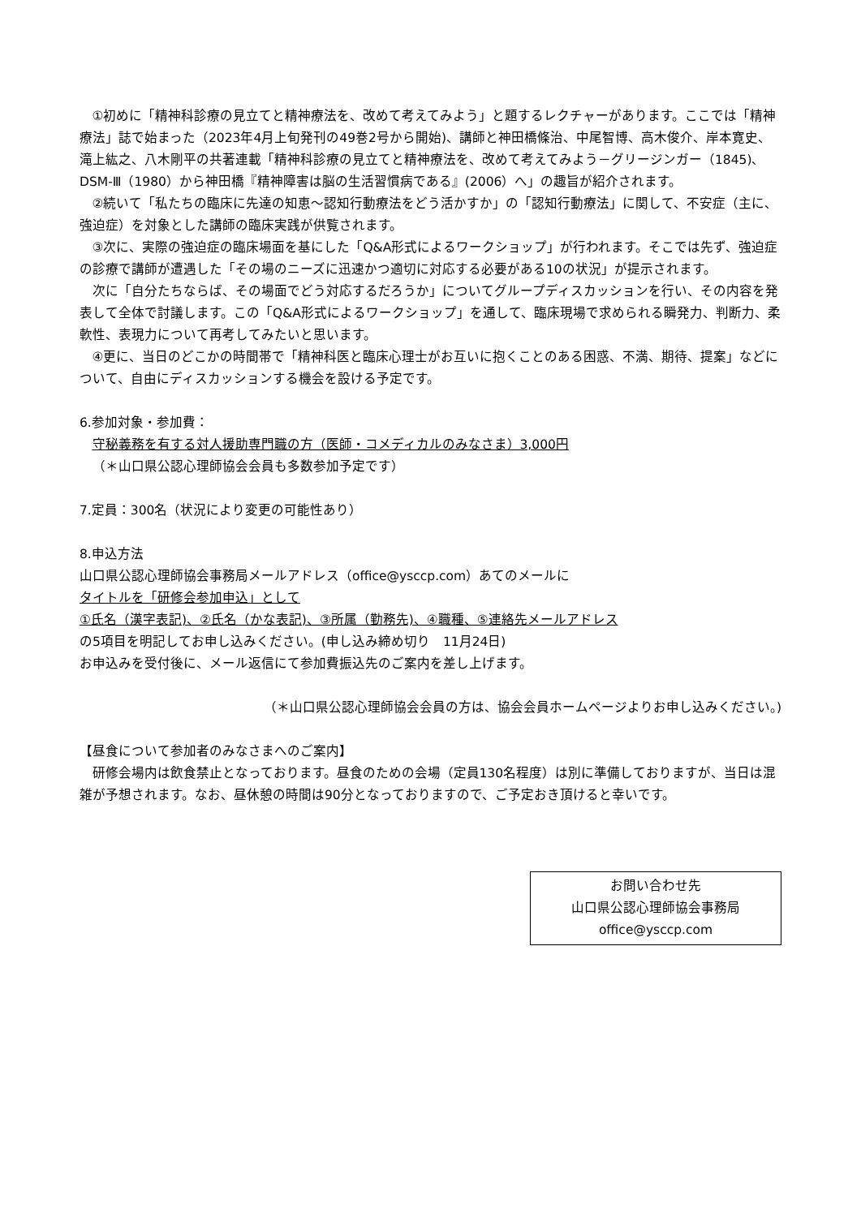①初めに「精神科診療の見立てと精神療法を、改めて考えてみよう」と題するレクチャーがあります。ここでは「精神療法」誌で始まった（2023年4月上旬発刊の49巻2号から開始)、講師と神田橋條治、中尾智博、高木俊介、岸本寛史、滝上紘之、八木剛平の共著連載「精神科診療の見立てと精神療法を、改めて考えてみよう－グリージンガー（1845)、DSM-Ⅲ（1980）から神田橋『精神障害は脳の生活習慣病である』(2006）へ」の趣旨が紹介されます。
②続いて「私たちの臨床に先達の知恵～認知行動療法をどう活かすか」の「認知行動療法」に関して、不安症（主に、強迫症）を対象とした講師の臨床実践が供覧されます。
③次に、実際の強迫症の臨床場面を基にした「Q&A形式によるワークショップ」が行われます。そこでは先ず、強迫症の診療で講師が遭遇した「その場のニーズに迅速かつ適切に対応する必要がある10の状況」が提示されます。
次に「自分たちならば、その場面でどう対応するだろうか」についてグループディスカッションを行い、その内容を発表して全体で討議します。この「Q&A形式によるワークショップ」を通して、臨床現場で求められる瞬発力、判断力、柔軟性、表現力について再考してみたいと思います。
④更に、当日のどこかの時間帯で「精神科医と臨床心理士がお互いに抱くことのある困惑、不満、期待、提案」などについて、自由にディスカッションする機会を設ける予定です。
6.参加対象・参加費：
守秘義務を有する対人援助専門職の方（医師・コメディカルのみなさま）3,000円
（＊山口県公認心理師協会会員も多数参加予定です）
7.定員：300名（状況により変更の可能性あり）
8.申込方法
山口県公認心理師協会事務局メールアドレス（office@ysccp.com）あてのメールに
タイトルを「研修会参加申込」として
①氏名（漢字表記)、②氏名（かな表記)、③所属（勤務先)、④職種、⑤連絡先メールアドレス
の5項目を明記してお申し込みください。(申し込み締め切り　11月24日)
お申込みを受付後に、メール返信にて参加費振込先のご案内を差し上げます。
（＊山口県公認心理師協会会員の方は、協会会員ホームページよりお申し込みください。)
【昼食について参加者のみなさまへのご案内】
研修会場内は飲食禁止となっております。昼食のための会場（定員130名程度）は別に準備しておりますが、当日は混雑が予想されます。なお、昼休憩の時間は90分となっておりますので、ご予定おき頂けると幸いです。
お問い合わせ先
山口県公認心理師協会事務局
office@ysccp.com